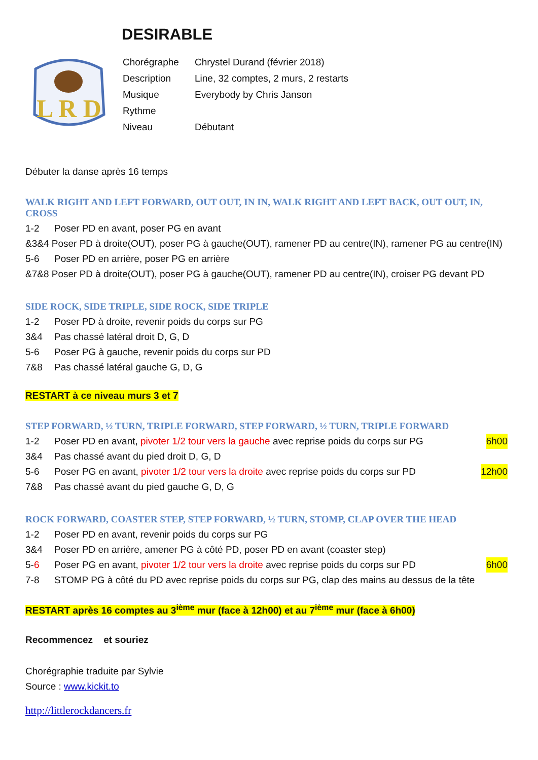DESIRABLE
L R D
| Chorégraphe | Chrystel Durand (février 2018) |
| Description | Line, 32 comptes, 2 murs, 2 restarts |
| Musique | Everybody by Chris Janson |
| Rythme | |
| Niveau | Débutant |
Débuter la danse après 16 temps
WALK RIGHT AND LEFT FORWARD, OUT OUT, IN IN, WALK RIGHT AND LEFT BACK, OUT OUT, IN, CROSS
1-2 Poser PD en avant, poser PG en avant
&3&4 Poser PD à droite(OUT), poser PG à gauche(OUT), ramener PD au centre(IN), ramener PG au centre(IN)
5-6 Poser PD en arrière, poser PG en arrière
&7&8 Poser PD à droite(OUT), poser PG à gauche(OUT), ramener PD au centre(IN), croiser PG devant PD
SIDE ROCK, SIDE TRIPLE, SIDE ROCK, SIDE TRIPLE
1-2 Poser PD à droite, revenir poids du corps sur PG
3&4 Pas chassé latéral droit D, G, D
5-6 Poser PG à gauche, revenir poids du corps sur PD
7&8 Pas chassé latéral gauche G, D, G
RESTART à ce niveau murs 3 et 7
STEP FORWARD, ½ TURN, TRIPLE FORWARD, STEP FORWARD, ½ TURN, TRIPLE FORWARD
1-2 Poser PD en avant, pivoter 1/2 tour vers la gauche avec reprise poids du corps sur PG 6h00
3&4 Pas chassé avant du pied droit D, G, D
5-6 Poser PG en avant, pivoter 1/2 tour vers la droite avec reprise poids du corps sur PD 12h00
7&8 Pas chassé avant du pied gauche G, D, G
ROCK FORWARD, COASTER STEP, STEP FORWARD, ½ TURN, STOMP, CLAP OVER THE HEAD
1-2 Poser PD en avant, revenir poids du corps sur PG
3&4 Poser PD en arrière, amener PG à côté PD, poser PD en avant (coaster step)
5-6 Poser PG en avant, pivoter 1/2 tour vers la droite avec reprise poids du corps sur PD 6h00
7-8 STOMP PG à côté du PD avec reprise poids du corps sur PG, clap des mains au dessus de la tête
RESTART après 16 comptes au 3<sup>ième</sup> mur (face à 12h00) et au 7<sup>ième</sup> mur (face à 6h00)
Recommencez et souriez
Chorégraphie traduite par Sylvie
Source : www.kickit.to
http://littlerockdancers.fr